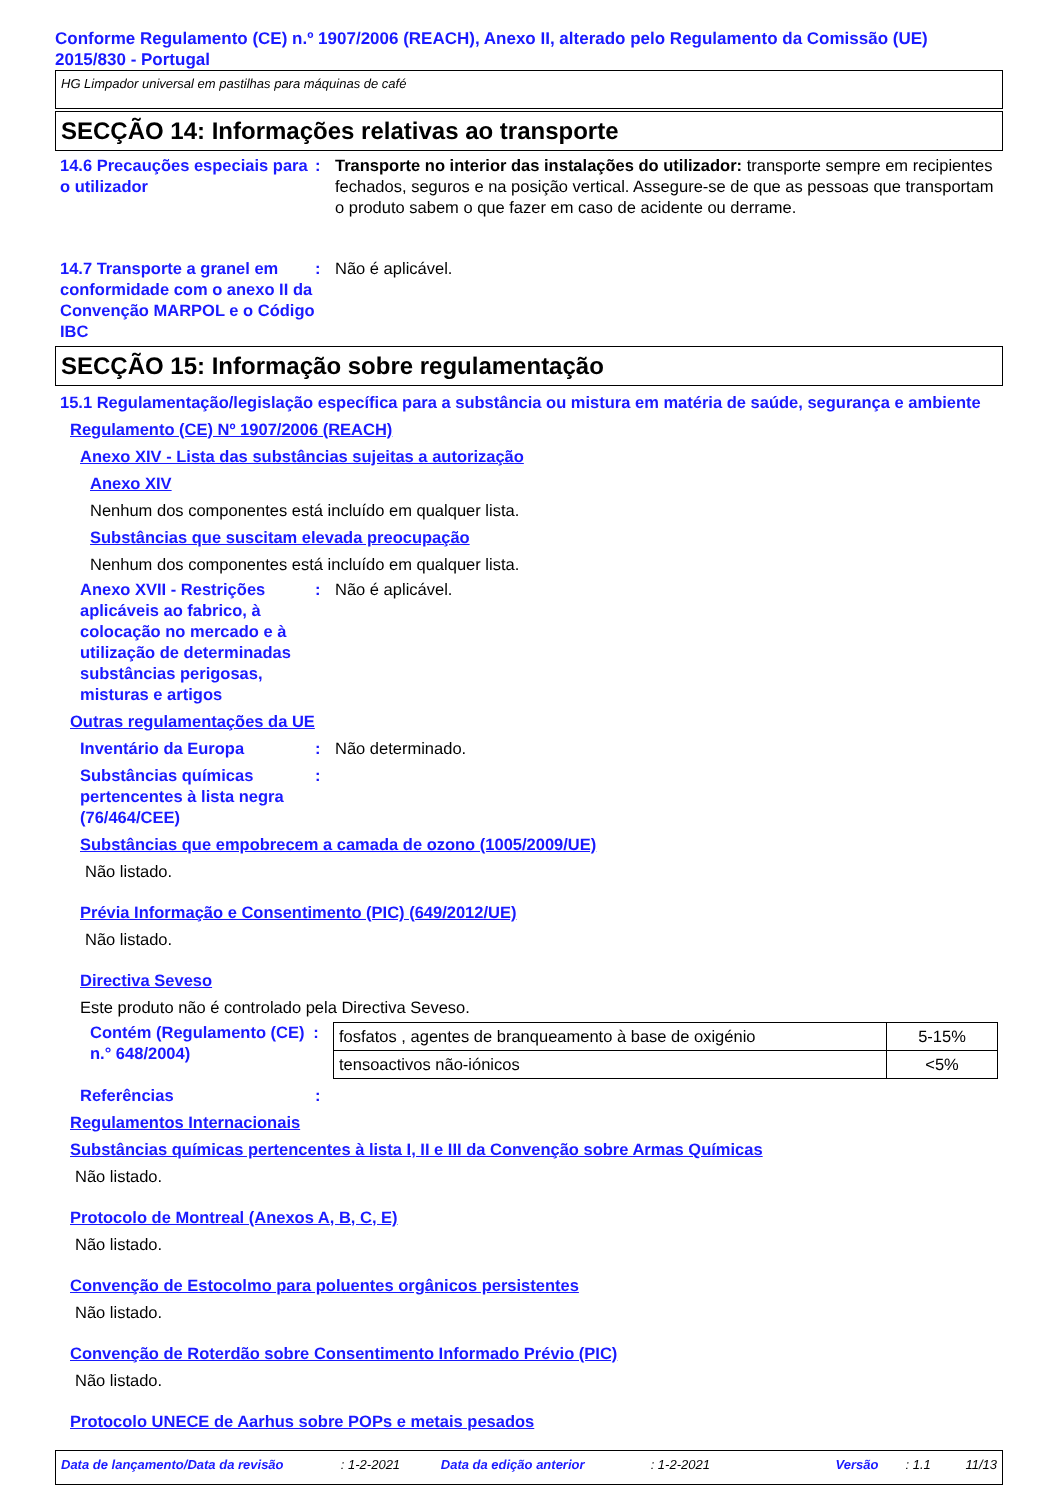Conforme Regulamento (CE) n.º 1907/2006 (REACH), Anexo II, alterado pelo Regulamento da Comissão (UE) 2015/830 - Portugal
HG Limpador universal em pastilhas para máquinas de café
SECÇÃO 14: Informações relativas ao transporte
14.6 Precauções especiais para o utilizador
: Transporte no interior das instalações do utilizador: transporte sempre em recipientes fechados, seguros e na posição vertical. Assegure-se de que as pessoas que transportam o produto sabem o que fazer em caso de acidente ou derrame.
14.7 Transporte a granel em conformidade com o anexo II da Convenção MARPOL e o Código IBC
: Não é aplicável.
SECÇÃO 15: Informação sobre regulamentação
15.1 Regulamentação/legislação específica para a substância ou mistura em matéria de saúde, segurança e ambiente
Regulamento (CE) Nº 1907/2006 (REACH)
Anexo XIV - Lista das substâncias sujeitas a autorização
Anexo XIV
Nenhum dos componentes está incluído em qualquer lista.
Substâncias que suscitam elevada preocupação
Nenhum dos componentes está incluído em qualquer lista.
Anexo XVII - Restrições aplicáveis ao fabrico, à colocação no mercado e à utilização de determinadas substâncias perigosas, misturas e artigos
: Não é aplicável.
Outras regulamentações da UE
Inventário da Europa : Não determinado.
Substâncias químicas pertencentes à lista negra (76/464/CEE)
:
Substâncias que empobrecem a camada de ozono (1005/2009/UE)
Não listado.
Prévia Informação e Consentimento (PIC) (649/2012/UE)
Não listado.
Directiva Seveso
Este produto não é controlado pela Directiva Seveso.
Contém (Regulamento (CE) n.° 648/2004)
:
| fosfatos , agentes de branqueamento à base de oxigénio | 5-15% |
| tensoactivos não-iónicos | <5% |
Referências :
Regulamentos Internacionais
Substâncias químicas pertencentes à lista I, II e III da Convenção sobre Armas Químicas
Não listado.
Protocolo de Montreal (Anexos A, B, C, E)
Não listado.
Convenção de Estocolmo para poluentes orgânicos persistentes
Não listado.
Convenção de Roterdão sobre Consentimento Informado Prévio (PIC)
Não listado.
Protocolo UNECE de Aarhus sobre POPs e metais pesados
Data de lançamento/Data da revisão: 1-2-2021 Data da edição anterior: 1-2-2021 Versão: 1.1 11/13